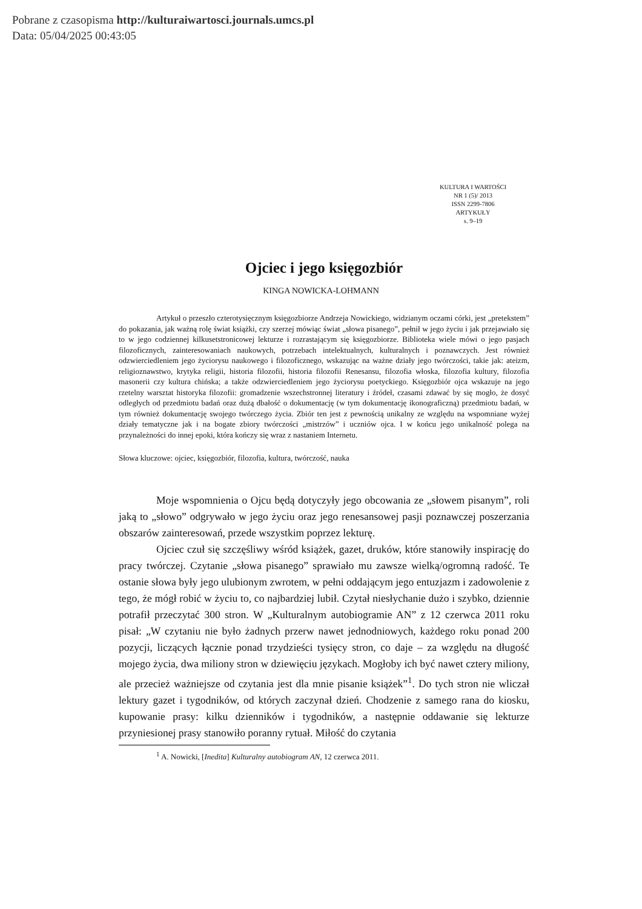Pobrane z czasopisma http://kulturaiwartosci.journals.umcs.pl
Data: 05/04/2025 00:43:05
KULTURA I WARTOŚCI
NR 1 (5)/ 2013
ISSN 2299-7806
ARTYKUŁY
s. 9–19
Ojciec i jego księgozbiór
KINGA NOWICKA-LOHMANN
Artykuł o przeszło czterotysięcznym księgozbiorze Andrzeja Nowickiego, widzianym oczami córki, jest „pretekstem” do pokazania, jak ważną rolę świat książki, czy szerzej mówiąc świat „słowa pisanego”, pełnił w jego życiu i jak przejawiało się to w jego codziennej kilkusetstronicowej lekturze i rozrastającym się księgozbiorze. Biblioteka wiele mówi o jego pasjach filozoficznych, zainteresowaniach naukowych, potrzebach intelektualnych, kulturalnych i poznawczych. Jest również odzwierciedleniem jego życiorysu naukowego i filozoficznego, wskazując na ważne działy jego twórczości, takie jak: ateizm, religioznawstwo, krytyka religii, historia filozofii, historia filozofii Renesansu, filozofia włoska, filozofia kultury, filozofia masonerii czy kultura chińska; a także odzwierciedleniem jego życiorysu poetyckiego. Księgozbiór ojca wskazuje na jego rzetelny warsztat historyka filozofii: gromadzenie wszechstronnej literatury i źródeł, czasami zdawać by się mogło, że dosyć odległych od przedmiotu badań oraz dużą dbałość o dokumentację (w tym dokumentację ikonograficzną) przedmiotu badań, w tym również dokumentację swojego twórczego życia. Zbiór ten jest z pewnością unikalny ze względu na wspomniane wyżej działy tematyczne jak i na bogate zbiory twórczości „mistrzów” i uczniów ojca. I w końcu jego unikalność polega na przynależności do innej epoki, która kończy się wraz z nastaniem Internetu.
Słowa kluczowe: ojciec, księgozbiór, filozofia, kultura, twórczość, nauka
Moje wspomnienia o Ojcu będą dotyczyły jego obcowania ze „słowem pisanym”, roli jaką to „słowo” odgrywało w jego życiu oraz jego renesansowej pasji poznawczej poszerzania obszarów zainteresowań, przede wszystkim poprzez lekturę.
Ojciec czuł się szczęśliwy wśród książek, gazet, druków, które stanowiły inspirację do pracy twórczej. Czytanie „słowa pisanego” sprawiało mu zawsze wielką/ogromną radość. Te ostanie słowa były jego ulubionym zwrotem, w pełni oddającym jego entuzjazm i zadowolenie z tego, że mógł robić w życiu to, co najbardziej lubił. Czytał niesłychanie dużo i szybko, dziennie potrafił przeczytać 300 stron. W „Kulturalnym autobiogramie AN” z 12 czerwca 2011 roku pisał: „W czytaniu nie było żadnych przerw nawet jednodniowych, każdego roku ponad 200 pozycji, liczących łącznie ponad trzydzieści tysięcy stron, co daje – za względu na długość mojego życia, dwa miliony stron w dziewięciu językach. Mogłoby ich być nawet cztery miliony, ale przecież ważniejsze od czytania jest dla mnie pisanie książek”<sup>1</sup>. Do tych stron nie wliczał lektury gazet i tygodników, od których zaczynał dzień. Chodzenie z samego rana do kiosku, kupowanie prasy: kilku dzienników i tygodników, a następnie oddawanie się lekturze przyniesionej prasy stanowiło poranny rytuał. Miłość do czytania
<sup>1</sup> A. Nowicki, [Inedita] Kulturalny autobiogram AN, 12 czerwca 2011.